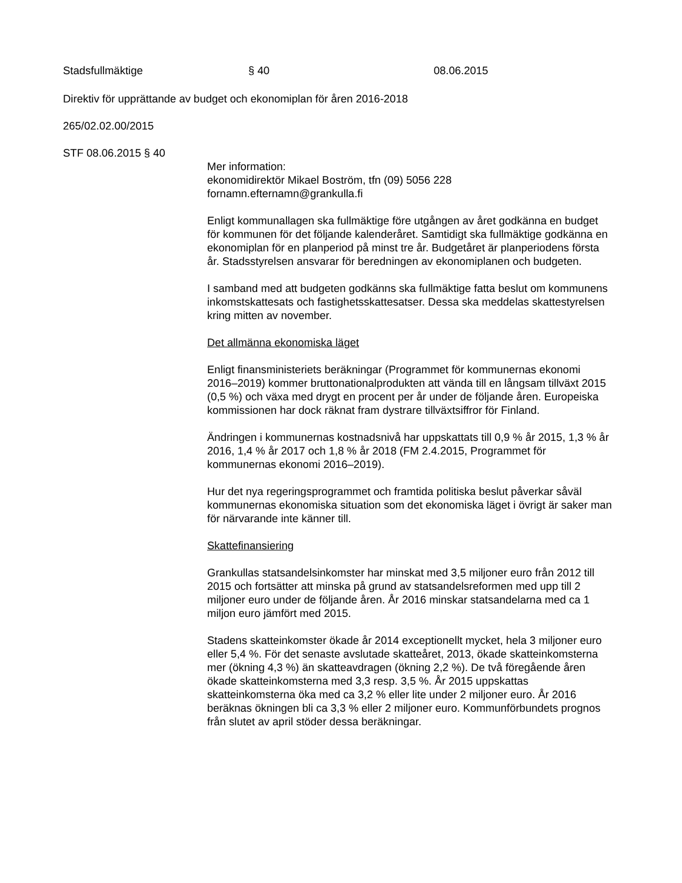Stadsfullmäktige § 40 08.06.2015
Direktiv för upprättande av budget och ekonomiplan för åren 2016-2018
265/02.02.00/2015
STF 08.06.2015 § 40
Mer information:
ekonomidirektör Mikael Boström, tfn (09) 5056 228
fornamn.efternamn@grankulla.fi
Enligt kommunallagen ska fullmäktige före utgången av året godkänna en budget för kommunen för det följande kalenderåret. Samtidigt ska fullmäktige godkänna en ekonomiplan för en planperiod på minst tre år. Budgetåret är planperiodens första år. Stadsstyrelsen ansvarar för beredningen av ekonomiplanen och budgeten.
I samband med att budgeten godkänns ska fullmäktige fatta beslut om kommunens inkomstskattesats och fastighetsskattesatser. Dessa ska meddelas skattestyrelsen kring mitten av november.
Det allmänna ekonomiska läget
Enligt finansministeriets beräkningar (Programmet för kommunernas ekonomi 2016–2019) kommer bruttonationalprodukten att vända till en långsam tillväxt 2015 (0,5 %) och växa med drygt en procent per år under de följande åren. Europeiska kommissionen har dock räknat fram dystrare tillväxtsiffror för Finland.
Ändringen i kommunernas kostnadsnivå har uppskattats till 0,9 % år 2015, 1,3 % år 2016, 1,4 % år 2017 och 1,8 % år 2018 (FM 2.4.2015, Programmet för kommunernas ekonomi 2016–2019).
Hur det nya regeringsprogrammet och framtida politiska beslut påverkar såväl kommunernas ekonomiska situation som det ekonomiska läget i övrigt är saker man för närvarande inte känner till.
Skattefinansiering
Grankullas statsandelsinkomster har minskat med 3,5 miljoner euro från 2012 till 2015 och fortsätter att minska på grund av statsandelsreformen med upp till 2 miljoner euro under de följande åren. År 2016 minskar statsandelarna med ca 1 miljon euro jämfört med 2015.
Stadens skatteinkomster ökade år 2014 exceptionellt mycket, hela 3 miljoner euro eller 5,4 %. För det senaste avslutade skatteåret, 2013, ökade skatteinkomsterna mer (ökning 4,3 %) än skatteavdragen (ökning 2,2 %). De två föregående åren ökade skatteinkomsterna med 3,3 resp. 3,5 %. År 2015 uppskattas skatteinkomsterna öka med ca 3,2 % eller lite under 2 miljoner euro. År 2016 beräknas ökningen bli ca 3,3 % eller 2 miljoner euro. Kommunförbundets prognos från slutet av april stöder dessa beräkningar.